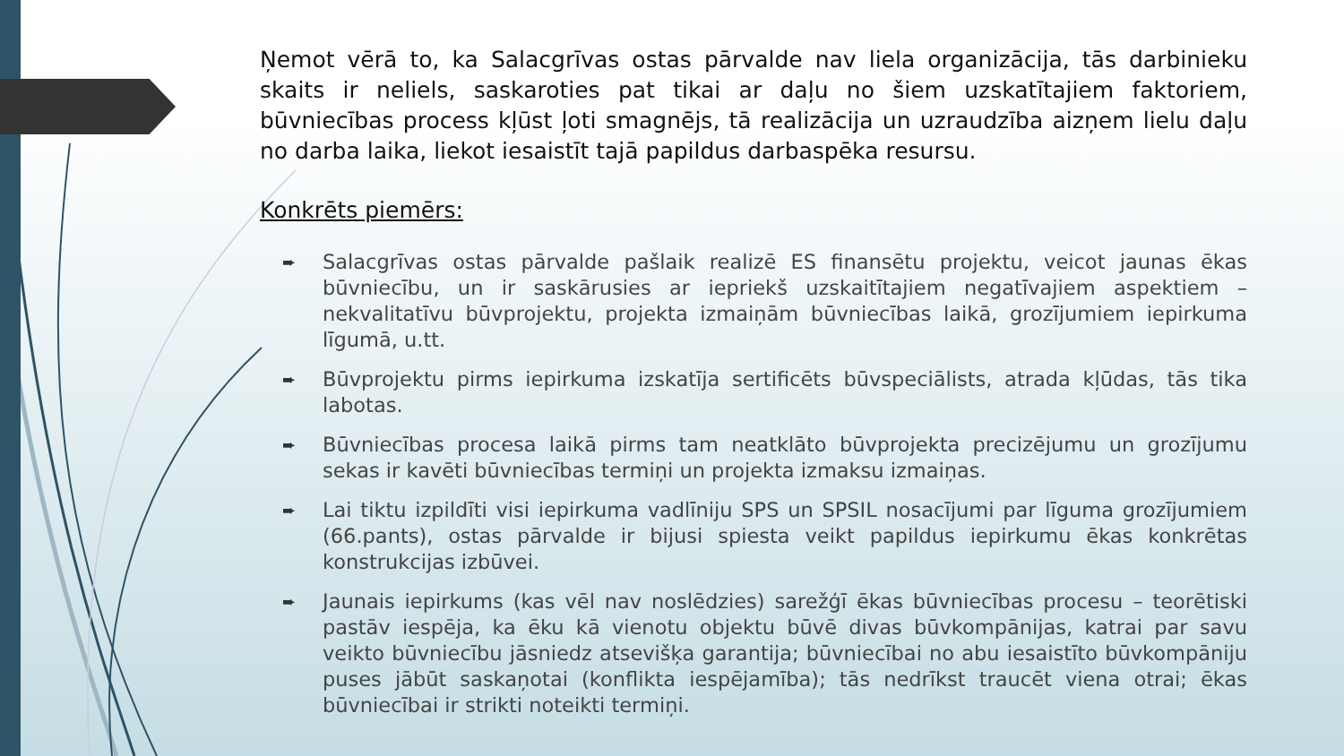Ņemot vērā to, ka Salacgrīvas ostas pārvalde nav liela organizācija, tās darbinieku skaits ir neliels, saskaroties pat tikai ar daļu no šiem uzskatītajiem faktoriem, būvniecības process kļūst ļoti smagnējs, tā realizācija un uzraudzība aizņem lielu daļu no darba laika, liekot iesaistīt tajā papildus darbaspēka resursu.
Konkrēts piemērs:
➨ Salacgrīvas ostas pārvalde pašlaik realizē ES finansētu projektu, veicot jaunas ēkas būvniecību, un ir saskārusies ar iepriekš uzskaitītajiem negatīvajiem aspektiem – nekvalitatīvu būvprojektu, projekta izmaiņām būvniecības laikā, grozījumiem iepirkuma līgumā, u.tt.
➨ Būvprojektu pirms iepirkuma izskatīja sertificēts būvspeciālists, atrada kļūdas, tās tika labotas.
➨ Būvniecības procesa laikā pirms tam neatklāto būvprojekta precizējumu un grozījumu sekas ir kavēti būvniecības termiņi un projekta izmaksu izmaiņas.
➨ Lai tiktu izpildīti visi iepirkuma vadlīniju SPS un SPSIL nosacījumi par līguma grozījumiem (66.pants), ostas pārvalde ir bijusi spiesta veikt papildus iepirkumu ēkas konkrētas konstrukcijas izbūvei.
➨ Jaunais iepirkums (kas vēl nav noslēdzies) sarežģī ēkas būvniecības procesu – teorētiski pastāv iespēja, ka ēku kā vienotu objektu būvē divas būvkompānijas, katrai par savu veikto būvniecību jāsniedz atsevišķa garantija; būvniecībai no abu iesaistīto būvkompāniju puses jābūt saskaņotai (konflikta iespējamība); tās nedrīkst traucēt viena otrai; ēkas būvniecībai ir strikti noteikti termiņi.